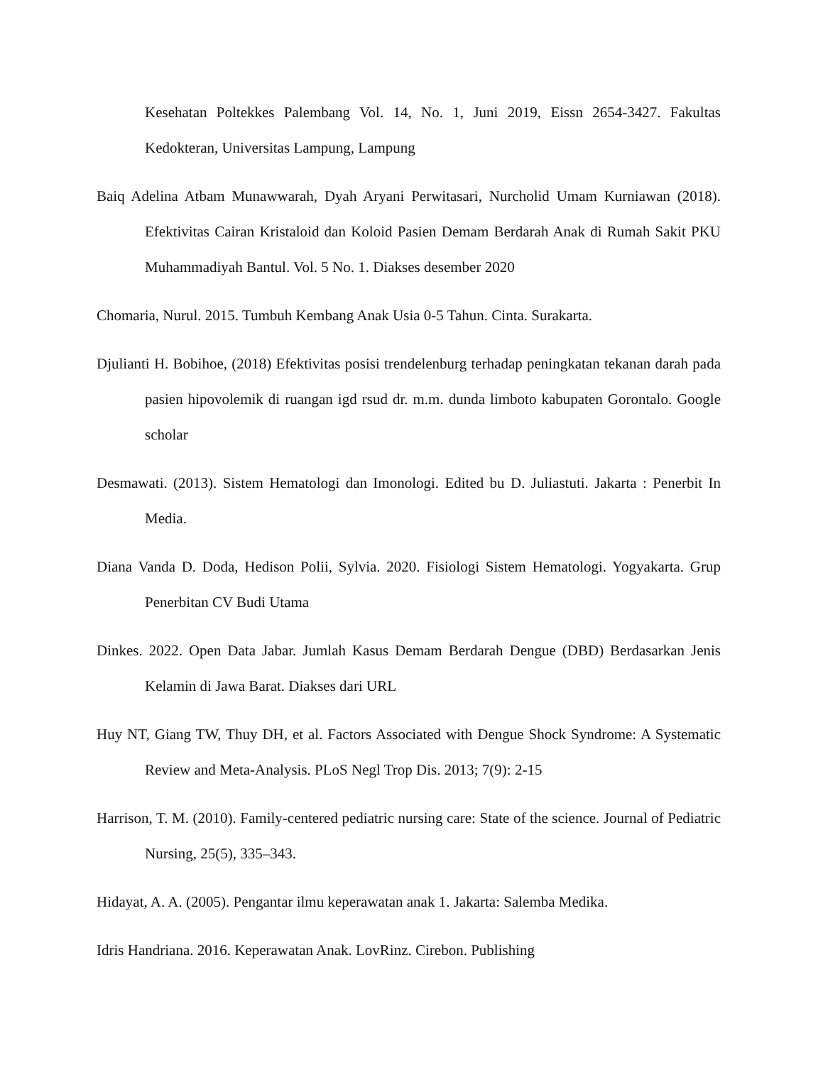Kesehatan Poltekkes Palembang Vol. 14, No. 1, Juni 2019, Eissn 2654-3427. Fakultas Kedokteran, Universitas Lampung, Lampung
Baiq Adelina Atbam Munawwarah, Dyah Aryani Perwitasari, Nurcholid Umam Kurniawan (2018). Efektivitas Cairan Kristaloid dan Koloid Pasien Demam Berdarah Anak di Rumah Sakit PKU Muhammadiyah Bantul. Vol. 5 No. 1. Diakses desember 2020
Chomaria, Nurul. 2015. Tumbuh Kembang Anak Usia 0-5 Tahun. Cinta. Surakarta.
Djulianti H. Bobihoe, (2018) Efektivitas posisi trendelenburg terhadap peningkatan tekanan darah pada pasien hipovolemik di ruangan igd rsud dr. m.m. dunda limboto kabupaten Gorontalo. Google scholar
Desmawati. (2013). Sistem Hematologi dan Imonologi. Edited bu D. Juliastuti. Jakarta : Penerbit In Media.
Diana Vanda D. Doda, Hedison Polii, Sylvia. 2020. Fisiologi Sistem Hematologi. Yogyakarta. Grup Penerbitan CV Budi Utama
Dinkes. 2022. Open Data Jabar. Jumlah Kasus Demam Berdarah Dengue (DBD) Berdasarkan Jenis Kelamin di Jawa Barat. Diakses dari URL
Huy NT, Giang TW, Thuy DH, et al. Factors Associated with Dengue Shock Syndrome: A Systematic Review and Meta-Analysis. PLoS Negl Trop Dis. 2013; 7(9): 2-15
Harrison, T. M. (2010). Family-centered pediatric nursing care: State of the science. Journal of Pediatric Nursing, 25(5), 335–343.
Hidayat, A. A. (2005). Pengantar ilmu keperawatan anak 1. Jakarta: Salemba Medika.
Idris Handriana. 2016. Keperawatan Anak. LovRinz. Cirebon. Publishing